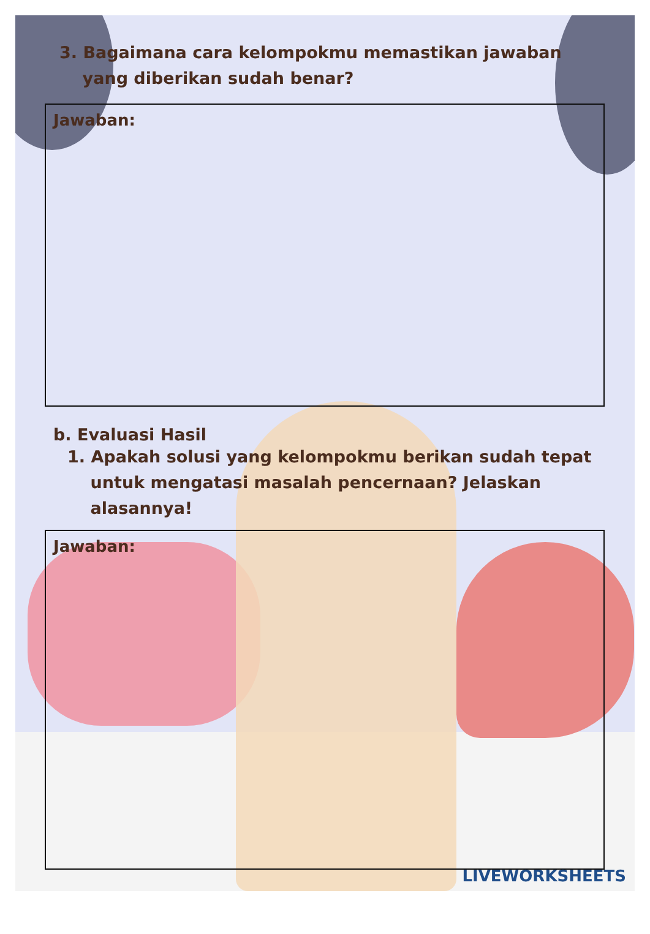3. Bagaimana cara kelompokmu memastikan jawaban
yang diberikan sudah benar?
Jawaban:
b. Evaluasi Hasil
1. Apakah solusi yang kelompokmu berikan sudah tepat
untuk mengatasi masalah pencernaan? Jelaskan
alasannya!
Jawaban:
LIVEWORKSHEETS